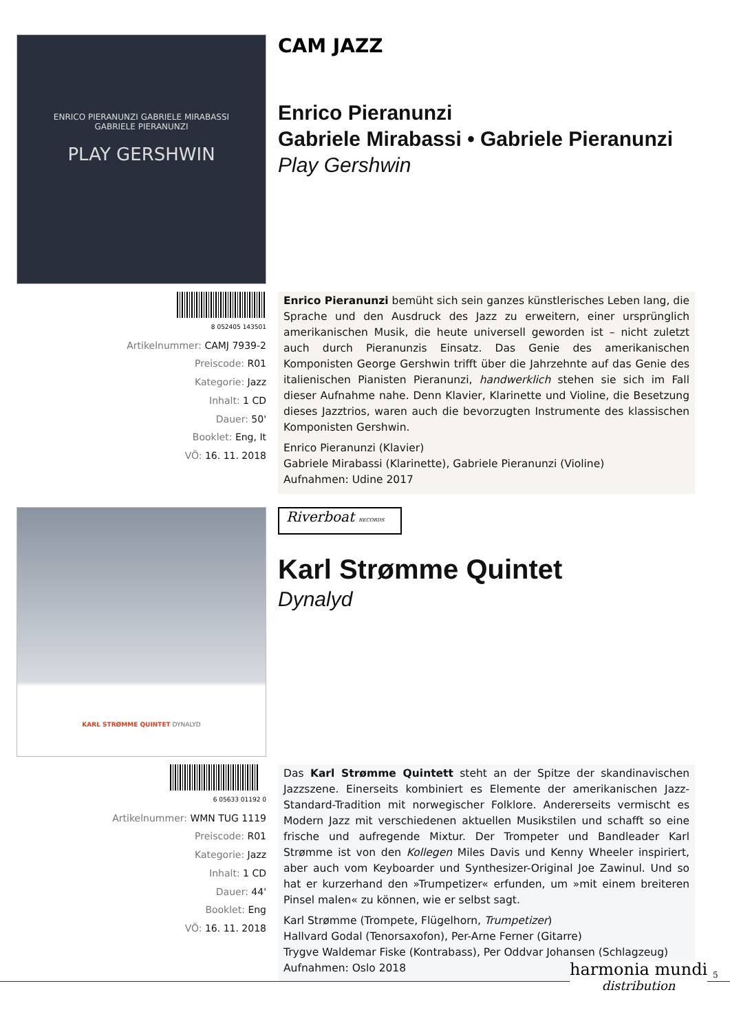ENRICO PIERANUNZI GABRIELE MIRABASSI
GABRIELE PIERANUNZI
PLAY GERSHWIN
CAM JAZZ
Enrico Pieranunzi
Gabriele Mirabassi • Gabriele Pieranunzi
Play Gershwin
8 052405 143501
Artikelnummer: CAMJ 7939-2
Preiscode: R01
Kategorie: Jazz
Inhalt: 1 CD
Dauer: 50'
Booklet: Eng, It
VÖ: 16. 11. 2018
Enrico Pieranunzi bemüht sich sein ganzes künstlerisches Leben lang, die Sprache und den Ausdruck des Jazz zu erweitern, einer ursprünglich amerikanischen Musik, die heute universell geworden ist – nicht zuletzt auch durch Pieranunzis Einsatz. Das Genie des amerikanischen Komponisten George Gershwin trifft über die Jahrzehnte auf das Genie des italienischen Pianisten Pieranunzi, handwerklich stehen sie sich im Fall dieser Aufnahme nahe. Denn Klavier, Klarinette und Violine, die Besetzung dieses Jazztrios, waren auch die bevorzugten Instrumente des klassischen Komponisten Gershwin.
Enrico Pieranunzi (Klavier)
Gabriele Mirabassi (Klarinette), Gabriele Pieranunzi (Violine)
Aufnahmen: Udine 2017
KARL STRØMME QUINTET DYNALYD
Riverboat RECORDS
Karl Strømme Quintet
Dynalyd
6 05633 01192 0
Artikelnummer: WMN TUG 1119
Preiscode: R01
Kategorie: Jazz
Inhalt: 1 CD
Dauer: 44'
Booklet: Eng
VÖ: 16. 11. 2018
Das Karl Strømme Quintett steht an der Spitze der skandinavischen Jazzszene. Einerseits kombiniert es Elemente der amerikanischen Jazz-Standard-Tradition mit norwegischer Folklore. Andererseits vermischt es Modern Jazz mit verschiedenen aktuellen Musikstilen und schafft so eine frische und aufregende Mixtur. Der Trompeter und Bandleader Karl Strømme ist von den Kollegen Miles Davis und Kenny Wheeler inspiriert, aber auch vom Keyboarder und Synthesizer-Original Joe Zawinul. Und so hat er kurzerhand den »Trumpetizer« erfunden, um »mit einem breiteren Pinsel malen« zu können, wie er selbst sagt.
Karl Strømme (Trompete, Flügelhorn, Trumpetizer)
Hallvard Godal (Tenorsaxofon), Per-Arne Ferner (Gitarre)
Trygve Waldemar Fiske (Kontrabass), Per Oddvar Johansen (Schlagzeug)
Aufnahmen: Oslo 2018
harmonia mundi
distribution
5